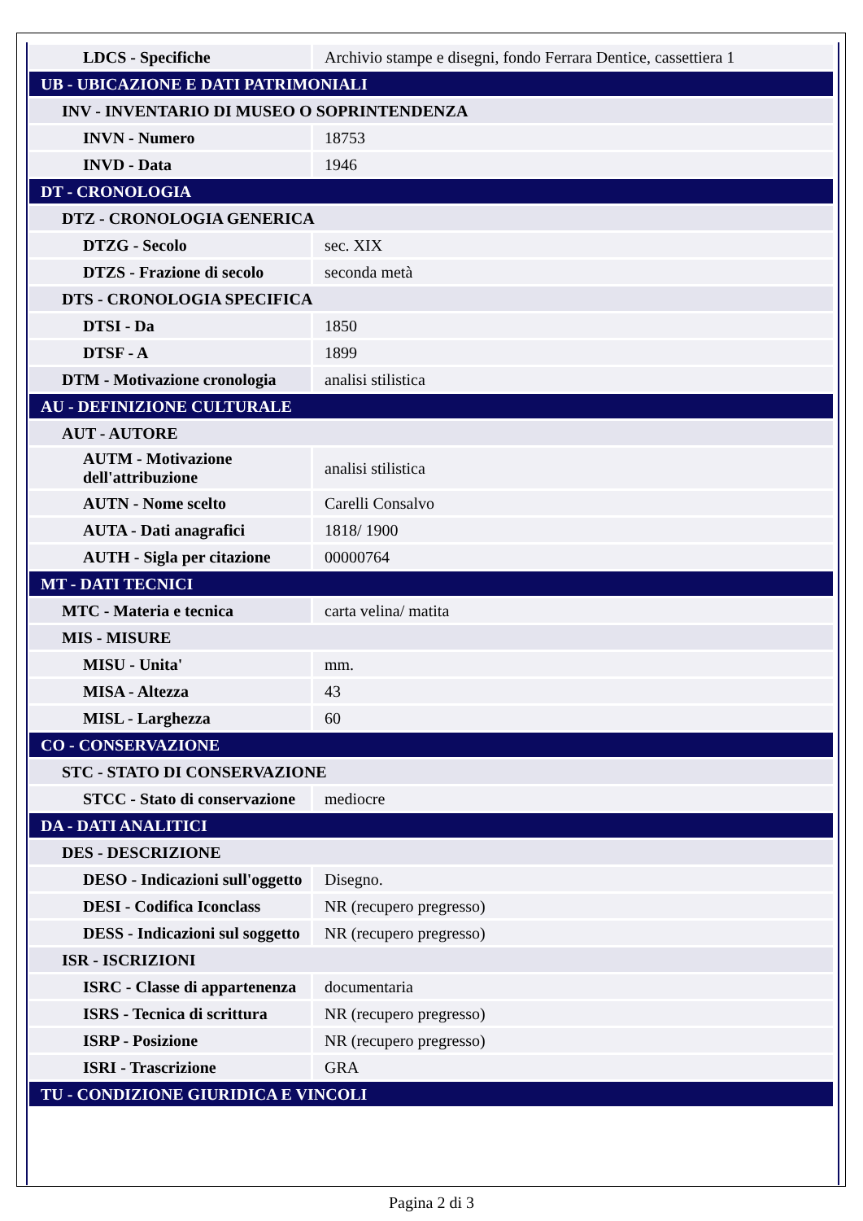| LDCS - Specifiche | Archivio stampe e disegni, fondo Ferrara Dentice, cassettiera 1 |
| UB - UBICAZIONE E DATI PATRIMONIALI | |
| INV - INVENTARIO DI MUSEO O SOPRINTENDENZA | |
| INVN - Numero | 18753 |
| INVD - Data | 1946 |
| DT - CRONOLOGIA | |
| DTZ - CRONOLOGIA GENERICA | |
| DTZG - Secolo | sec. XIX |
| DTZS - Frazione di secolo | seconda metà |
| DTS - CRONOLOGIA SPECIFICA | |
| DTSI - Da | 1850 |
| DTSF - A | 1899 |
| DTM - Motivazione cronologia | analisi stilistica |
| AU - DEFINIZIONE CULTURALE | |
| AUT - AUTORE | |
| AUTM - Motivazione dell'attribuzione | analisi stilistica |
| AUTN - Nome scelto | Carelli Consalvo |
| AUTA - Dati anagrafici | 1818/ 1900 |
| AUTH - Sigla per citazione | 00000764 |
| MT - DATI TECNICI | |
| MTC - Materia e tecnica | carta velina/ matita |
| MIS - MISURE | |
| MISU - Unita' | mm. |
| MISA - Altezza | 43 |
| MISL - Larghezza | 60 |
| CO - CONSERVAZIONE | |
| STC - STATO DI CONSERVAZIONE | |
| STCC - Stato di conservazione | mediocre |
| DA - DATI ANALITICI | |
| DES - DESCRIZIONE | |
| DESO - Indicazioni sull'oggetto | Disegno. |
| DESI - Codifica Iconclass | NR (recupero pregresso) |
| DESS - Indicazioni sul soggetto | NR (recupero pregresso) |
| ISR - ISCRIZIONI | |
| ISRC - Classe di appartenenza | documentaria |
| ISRS - Tecnica di scrittura | NR (recupero pregresso) |
| ISRP - Posizione | NR (recupero pregresso) |
| ISRI - Trascrizione | GRA |
| TU - CONDIZIONE GIURIDICA E VINCOLI | |
Pagina 2 di 3